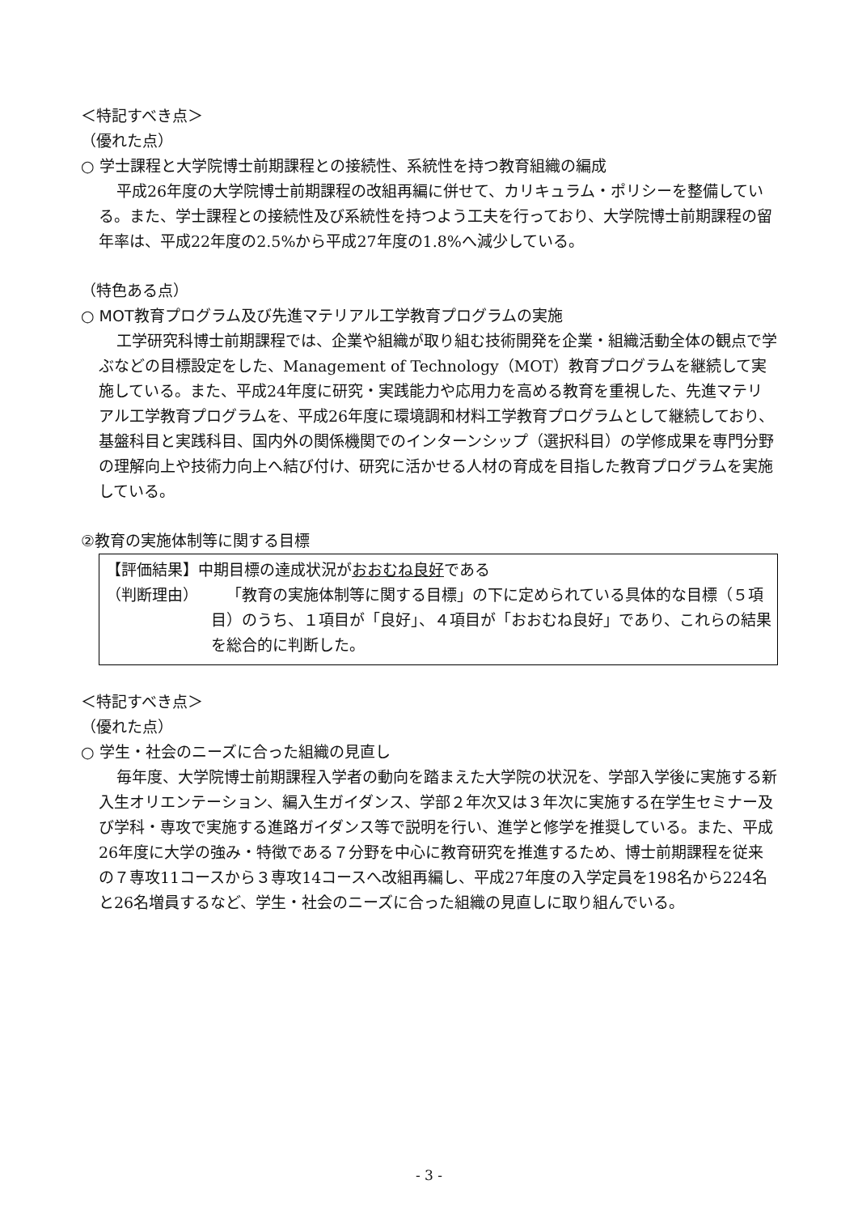＜特記すべき点＞
（優れた点）
○ 学士課程と大学院博士前期課程との接続性、系統性を持つ教育組織の編成
平成26年度の大学院博士前期課程の改組再編に併せて、カリキュラム・ポリシーを整備している。また、学士課程との接続性及び系統性を持つよう工夫を行っており、大学院博士前期課程の留年率は、平成22年度の2.5%から平成27年度の1.8%へ減少している。
（特色ある点）
○ MOT教育プログラム及び先進マテリアル工学教育プログラムの実施
工学研究科博士前期課程では、企業や組織が取り組む技術開発を企業・組織活動全体の観点で学ぶなどの目標設定をした、Management of Technology（MOT）教育プログラムを継続して実施している。また、平成24年度に研究・実践能力や応用力を高める教育を重視した、先進マテリアル工学教育プログラムを、平成26年度に環境調和材料工学教育プログラムとして継続しており、基盤科目と実践科目、国内外の関係機関でのインターンシップ（選択科目）の学修成果を専門分野の理解向上や技術力向上へ結び付け、研究に活かせる人材の育成を目指した教育プログラムを実施している。
②教育の実施体制等に関する目標
【評価結果】中期目標の達成状況がおおむね良好である
（判断理由） 「教育の実施体制等に関する目標」の下に定められている具体的な目標（５項目）のうち、１項目が「良好」、４項目が「おおむね良好」であり、これらの結果を総合的に判断した。
＜特記すべき点＞
（優れた点）
○ 学生・社会のニーズに合った組織の見直し
毎年度、大学院博士前期課程入学者の動向を踏まえた大学院の状況を、学部入学後に実施する新入生オリエンテーション、編入生ガイダンス、学部２年次又は３年次に実施する在学生セミナー及び学科・専攻で実施する進路ガイダンス等で説明を行い、進学と修学を推奨している。また、平成26年度に大学の強み・特徴である７分野を中心に教育研究を推進するため、博士前期課程を従来の７専攻11コースから３専攻14コースへ改組再編し、平成27年度の入学定員を198名から224名と26名増員するなど、学生・社会のニーズに合った組織の見直しに取り組んでいる。
- 3 -